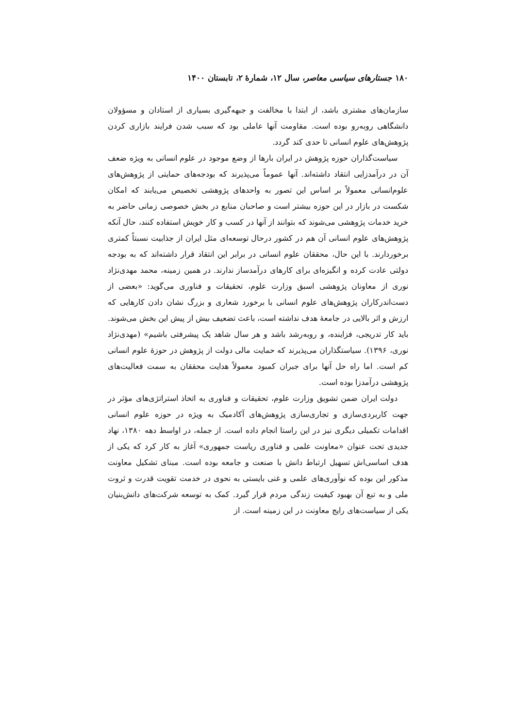۱۸۰ جستارهای سیاسی معاصر، سال ۱۲، شمارهٔ ۲، تابستان ۱۴۰۰
سازمان‌های مشتری باشد، از ابتدا با مخالفت و جبهه‌گیری بسیاری از استادان و مسؤولان دانشگاهی روبه‌رو بوده است. مقاومت آنها عاملی بود که سبب شدن فرایند بازاری کردن پژوهش‌های علوم انسانی تا حدی کند گردد.
سیاست‌گذاران حوزه پژوهش در ایران بارها از وضع موجود در علوم انسانی به ویژه ضعف آن در درآمدزایی انتقاد داشته‌اند. آنها عموماً می‌پذیرند که بودجه‌های حمایتی از پژوهش‌های علوم‌انسانی معمولاً بر اساس این تصور به واحدهای پژوهشی تخصیص می‌یابند که امکان شکست در بازار در این حوزه بیشتر است و صاحبان منابع در بخش خصوصی زمانی حاضر به خرید خدمات پژوهشی می‌شوند که بتوانند از آنها در کسب و کار خویش استفاده کنند، حال آنکه پژوهش‌های علوم انسانی آن هم در کشور درحال توسعه‌ای مثل ایران از جذابیت نسبتاً کمتری برخوردارند. با این حال، محققان علوم انسانی در برابر این انتقاد قرار داشته‌اند که به بودجه دولتی عادت کرده و انگیزه‌ای برای کارهای درآمدساز ندارند. در همین زمینه، محمد مهدی‌نژاد نوری از معاونان پژوهشی اسبق وزارت علوم، تحقیقات و فناوری می‌گوید: «بعضی از دست‌اندرکاران پژوهش‌های علوم انسانی با برخورد شعاری و بزرگ نشان دادن کارهایی که ارزش و اثر بالایی در جامعهٔ هدف نداشته است، باعث تضعیف بیش از پیش این بخش می‌شوند. باید کار تدریجی، فزاینده، و روبه‌رشد باشد و هر سال شاهد یک پیشرفتی باشیم» (مهدی‌نژاد نوری، ۱۳۹۶). سیاستگذاران می‌پذیرند که حمایت مالی دولت از پژوهش در حوزهٔ علوم انسانی کم است. اما راه حل آنها برای جبران کمبود معمولاً هدایت محققان به سمت فعالیت‌های پژوهشی درآمدزا بوده است.
دولت ایران ضمن تشویق وزارت علوم، تحقیقات و فناوری به اتخاذ استراتژی‌های مؤثر در جهت کاربردی‌سازی و تجاری‌سازی پژوهش‌های آکادمیک به ویژه در حوزه علوم انسانی اقدامات تکمیلی دیگری نیز در این راستا انجام داده است. از جمله، در اواسط دهه ۱۳۸۰، نهاد جدیدی تحت عنوان «معاونت علمی و فناوری ریاست جمهوری» آغاز به کار کرد که یکی از هدف اساسی‌اش تسهیل ارتباط دانش با صنعت و جامعه بوده است. مبنای تشکیل معاونت مذکور این بوده که نوآوری‌های علمی و غنی بایستی به نحوی در خدمت تقویت قدرت و ثروت ملی و به تبع آن بهبود کیفیت زندگی مردم قرار گیرد. کمک به توسعه شرکت‌های دانش‌بنیان یکی از سیاست‌های رایج معاونت در این زمینه است. از